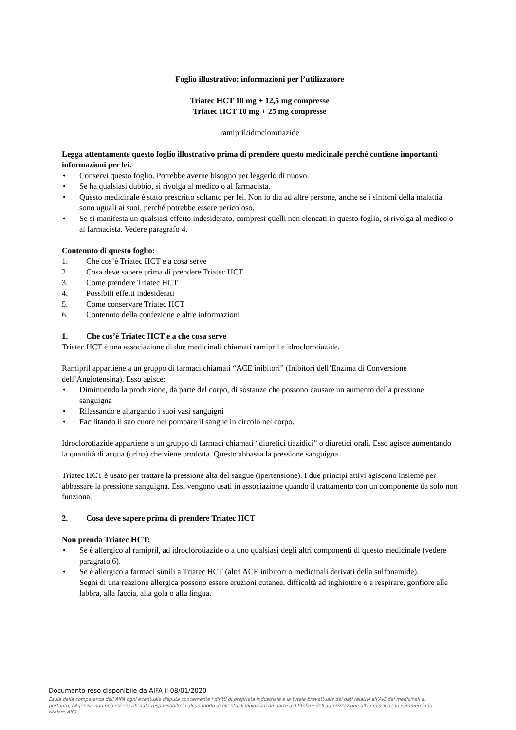Foglio illustrativo: informazioni per l’utilizzatore
Triatec HCT 10 mg + 12,5 mg compresse
Triatec HCT 10 mg + 25 mg compresse
ramipril/idroclorotiazide
Legga attentamente questo foglio illustrativo prima di prendere questo medicinale perché contiene importanti informazioni per lei.
• Conservi questo foglio. Potrebbe averne bisogno per leggerlo di nuovo.
• Se ha qualsiasi dubbio, si rivolga al medico o al farmacista.
• Questo medicinale è stato prescritto soltanto per lei. Non lo dia ad altre persone, anche se i sintomi della malattia sono uguali ai suoi, perché potrebbe essere pericoloso.
• Se si manifesta un qualsiasi effetto indesiderato, compresi quelli non elencati in questo foglio, si rivolga al medico o al farmacista. Vedere paragrafo 4.
Contenuto di questo foglio:
1. Che cos’è Triatec HCT e a cosa serve
2. Cosa deve sapere prima di prendere Triatec HCT
3. Come prendere Triatec HCT
4. Possibili effetti indesiderati
5. Come conservare Triatec HCT
6. Contenuto della confezione e altre informazioni
1. Che cos’è Triatec HCT e a che cosa serve
Triatec HCT è una associazione di due medicinali chiamati ramipril e idroclorotiazide.
Ramipril appartiene a un gruppo di farmaci chiamati “ACE inibitori” (Inibitori dell’Enzima di Conversione dell’Angiotensina). Esso agisce:
• Diminuendo la produzione, da parte del corpo, di sostanze che possono causare un aumento della pressione sanguigna
• Rilassando e allargando i suoi vasi sanguigni
• Facilitando il suo cuore nel pompare il sangue in circolo nel corpo.
Idroclorotiazide appartiene a un gruppo di farmaci chiamati “diuretici tiazidici” o diuretici orali. Esso agisce aumentando la quantità di acqua (urina) che viene prodotta. Questo abbassa la pressione sanguigna.
Triatec HCT è usato per trattare la pressione alta del sangue (ipertensione). I due principi attivi agiscono insieme per abbassare la pressione sanguigna. Essi vengono usati in associazione quando il trattamento con un componente da solo non funziona.
2. Cosa deve sapere prima di prendere Triatec HCT
Non prenda Triatec HCT:
• Se è allergico al ramipril, ad idroclorotiazide o a uno qualsiasi degli altri componenti di questo medicinale (vedere paragrafo 6).
• Se è allergico a farmaci simili a Triatec HCT (altri ACE inibitori o medicinali derivati della sulfonamide).
Segni di una reazione allergica possono essere eruzioni cutanee, difficoltà ad inghiottire o a respirare, gonfiore alle labbra, alla faccia, alla gola o alla lingua.
Documento reso disponibile da AIFA il 08/01/2020
Esula dalla competenza dell’AIFA ogni eventuale disputa concernente i diritti di proprietà industriale e la tutela brevettuale dei dati relativi all’AIC dei medicinali e, pertanto, l’Agenzia non può essere ritenuta responsabile in alcun modo di eventuali violazioni da parte del titolare dell'autorizzazione all'immissione in commercio (o titolare AIC).